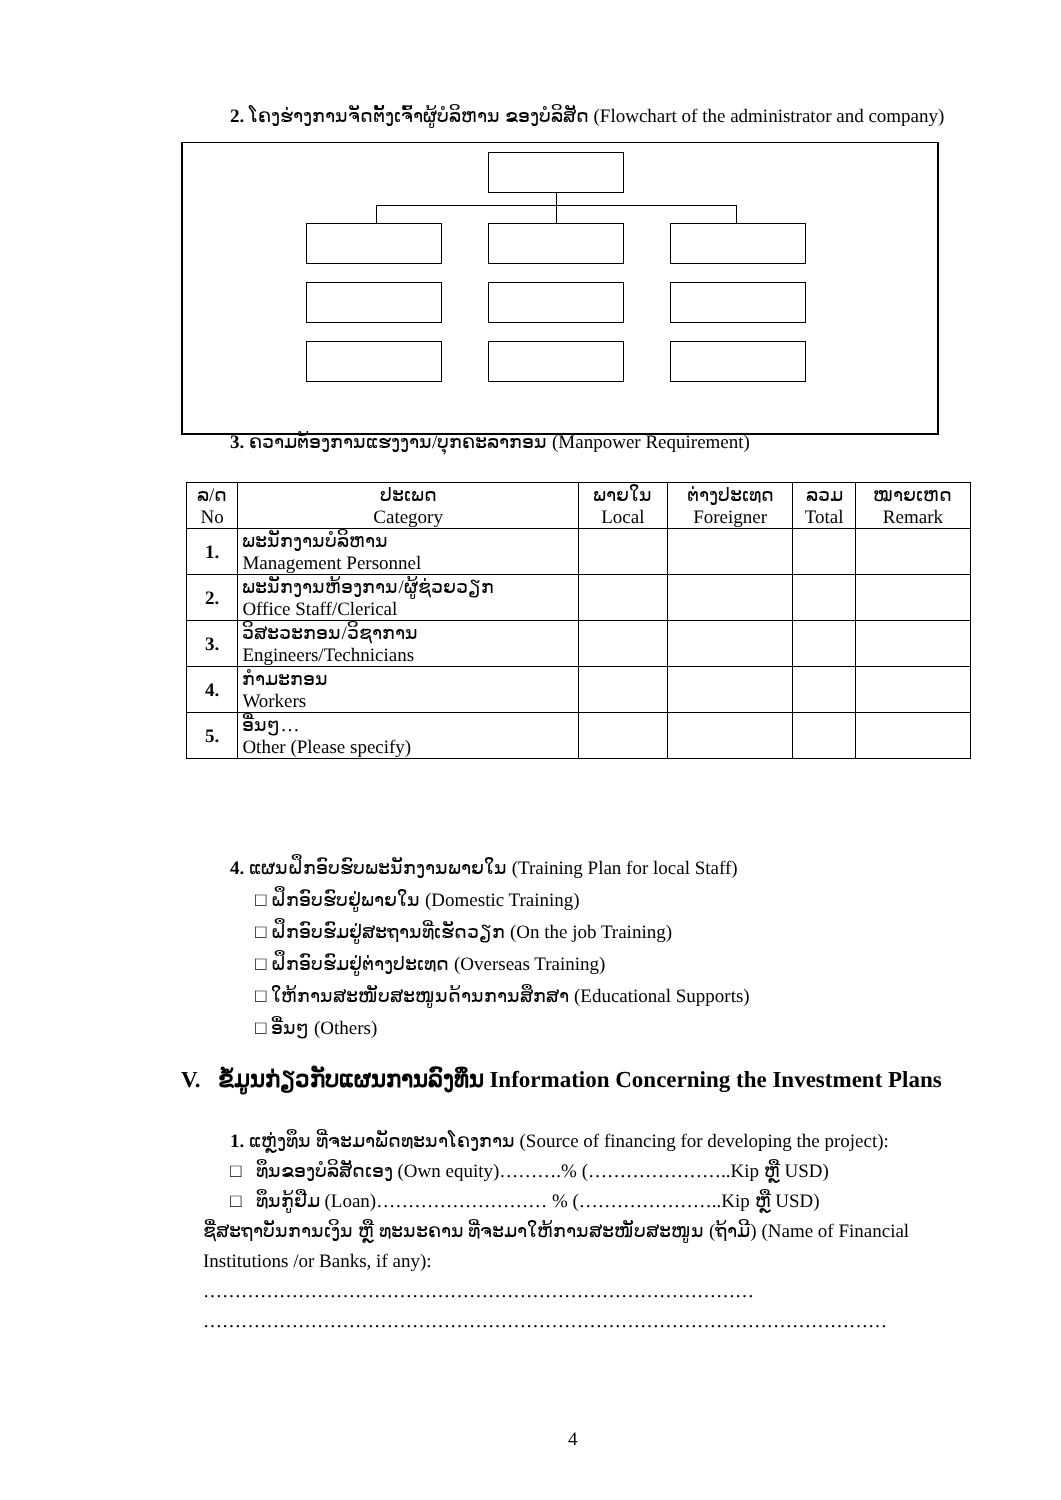2. ໂຄງຮ່າງການຈັດຕັ້ງເຈົ້າຜູ້ບໍລິຫານ ຂອງບໍລິສັດ (Flowchart of the administrator and company)
3. ຄວາມຕ້ອງການແຮງງານ/ບຸກຄະລາກອນ (Manpower Requirement)
| ລ/ດ No | ປະເພດ Category | ພາຍໃນ Local | ຕ່າງປະເທດ Foreigner | ລວມ Total | ໝາຍເຫດ Remark |
| --- | --- | --- | --- | --- | --- |
| 1. | ພະນັກງານບໍລິຫານ Management Personnel | | | | |
| 2. | ພະນັກງານຫ້ອງການ/ຜູ້ຊ່ວຍວຽກ Office Staff/Clerical | | | | |
| 3. | ວິສະວະກອນ/ວິຊາການ Engineers/Technicians | | | | |
| 4. | ກຳມະກອນ Workers | | | | |
| 5. | ອື່ນໆ… Other (Please specify) | | | | |
4. ແຜນຝຶກອົບຮົບພະນັກງານພາຍໃນ (Training Plan for local Staff)
□ ຝຶກອົບຮົບຢູ່ພາຍໃນ (Domestic Training)
□ ຝຶກອົບຮົມຢູ່ສະຖານທີ່ເຮັດວຽກ (On the job Training)
□ ຝຶກອົບຮົມຢູ່ຕ່າງປະເທດ (Overseas Training)
□ ໃຫ້ການສະໜັບສະໜູນດ້ານການສຶກສາ (Educational Supports)
□ ອື່ນໆ (Others)
V. ຂໍ້ມູນກ່ຽວກັບແຜນການລົງທຶນ Information Concerning the Investment Plans
1. ແຫຼ່ງທຶນ ທີ່ຈະມາພັດທະນາໂຄງການ (Source of financing for developing the project):
□ ທຶນຂອງບໍລິສັດເອງ (Own equity)……….% (…………………..Kip ຫຼື USD)
□ ທຶນກູ້ຢືມ (Loan)……………………… % (…………………..Kip ຫຼື USD)
ຊື່ສະຖາບັນການເງິນ ຫຼື ທະນະຄານ ທີ່ຈະມາໃຫ້ການສະໜັບສະໜູນ (ຖ້າມີ) (Name of Financial Institutions /or Banks, if any): ……………………………………………………………………………
………………………………………………………………………………………………
4